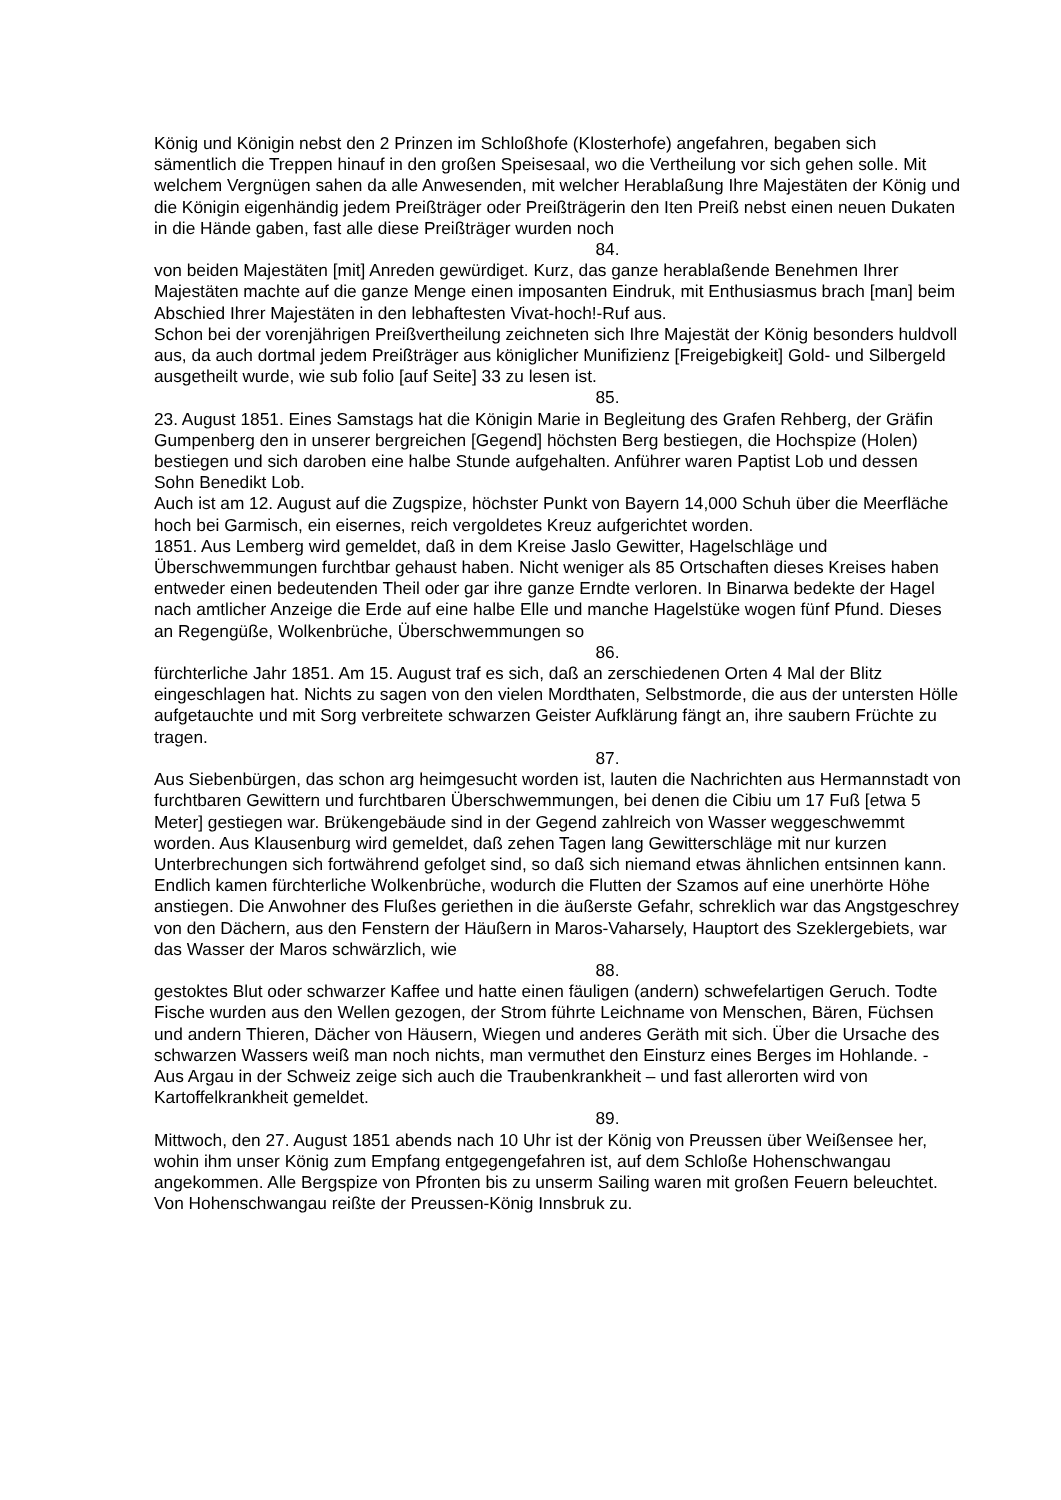König und Königin nebst den 2 Prinzen im Schloßhofe (Klosterhofe) angefahren, begaben sich sämentlich die Treppen hinauf in den großen Speisesaal, wo die Vertheilung vor sich gehen solle. Mit welchem Vergnügen sahen da alle Anwesenden, mit welcher Herablaßung Ihre Majestäten der König und die Königin eigenhändig jedem Preißträger oder Preißträgerin den Iten Preiß nebst einen neuen Dukaten in die Hände gaben, fast alle diese Preißträger wurden noch
84.
von beiden Majestäten [mit] Anreden gewürdiget. Kurz, das ganze herablaßende Benehmen Ihrer Majestäten machte auf die ganze Menge einen imposanten Eindruk, mit Enthusiasmus brach [man] beim Abschied Ihrer Majestäten in den lebhaftesten Vivat-hoch!-Ruf aus.
Schon bei der vorenjährigen Preißvertheilung zeichneten sich Ihre Majestät der König besonders huldvoll aus, da auch dortmal jedem Preißträger aus königlicher Munifizienz [Freigebigkeit] Gold- und Silbergeld ausgetheilt wurde, wie sub folio [auf Seite] 33 zu lesen ist.
85.
23. August 1851. Eines Samstags hat die Königin Marie in Begleitung des Grafen Rehberg, der Gräfin Gumpenberg den in unserer bergreichen [Gegend] höchsten Berg bestiegen, die Hochspize (Holen) bestiegen und sich daroben eine halbe Stunde aufgehalten. Anführer waren Paptist Lob und dessen Sohn Benedikt Lob.
Auch ist am 12. August auf die Zugspize, höchster Punkt von Bayern 14,000 Schuh über die Meerfläche hoch bei Garmisch, ein eisernes, reich vergoldetes Kreuz aufgerichtet worden.
1851. Aus Lemberg wird gemeldet, daß in dem Kreise Jaslo Gewitter, Hagelschläge und Überschwemmungen furchtbar gehaust haben. Nicht weniger als 85 Ortschaften dieses Kreises haben entweder einen bedeutenden Theil oder gar ihre ganze Erndte verloren. In Binarwa bedekte der Hagel nach amtlicher Anzeige die Erde auf eine halbe Elle und manche Hagelstüke wogen fünf Pfund. Dieses an Regengüße, Wolkenbrüche, Überschwemmungen so
86.
fürchterliche Jahr 1851. Am 15. August traf es sich, daß an zerschiedenen Orten 4 Mal der Blitz eingeschlagen hat. Nichts zu sagen von den vielen Mordthaten, Selbstmorde, die aus der untersten Hölle aufgetauchte und mit Sorg verbreitete schwarzen Geister Aufklärung fängt an, ihre saubern Früchte zu tragen.
87.
Aus Siebenbürgen, das schon arg heimgesucht worden ist, lauten die Nachrichten aus Hermannstadt von furchtbaren Gewittern und furchtbaren Überschwemmungen, bei denen die Cibiu um 17 Fuß [etwa 5 Meter] gestiegen war. Brükengebäude sind in der Gegend zahlreich von Wasser weggeschwemmt worden. Aus Klausenburg wird gemeldet, daß zehen Tagen lang Gewitterschläge mit nur kurzen Unterbrechungen sich fortwährend gefolget sind, so daß sich niemand etwas ähnlichen entsinnen kann. Endlich kamen fürchterliche Wolkenbrüche, wodurch die Flutten der Szamos auf eine unerhörte Höhe anstiegen. Die Anwohner des Flußes geriethen in die äußerste Gefahr, schreklich war das Angstgeschrey von den Dächern, aus den Fenstern der Häußern in Maros-Vaharsely, Hauptort des Szeklergebiets, war das Wasser der Maros schwärzlich, wie
88.
gestoktes Blut oder schwarzer Kaffee und hatte einen fäuligen (andern) schwefelartigen Geruch. Todte Fische wurden aus den Wellen gezogen, der Strom führte Leichname von Menschen, Bären, Füchsen und andern Thieren, Dächer von Häusern, Wiegen und anderes Geräth mit sich. Über die Ursache des schwarzen Wassers weiß man noch nichts, man vermuthet den Einsturz eines Berges im Hohlande. - Aus Argau in der Schweiz zeige sich auch die Traubenkrankheit – und fast allerorten wird von Kartoffelkrankheit gemeldet.
89.
Mittwoch, den 27. August 1851 abends nach 10 Uhr ist der König von Preussen über Weißensee her, wohin ihm unser König zum Empfang entgegengefahren ist, auf dem Schloße Hohenschwangau angekommen. Alle Bergspize von Pfronten bis zu unserm Sailing waren mit großen Feuern beleuchtet. Von Hohenschwangau reißte der Preussen-König Innsbruk zu.